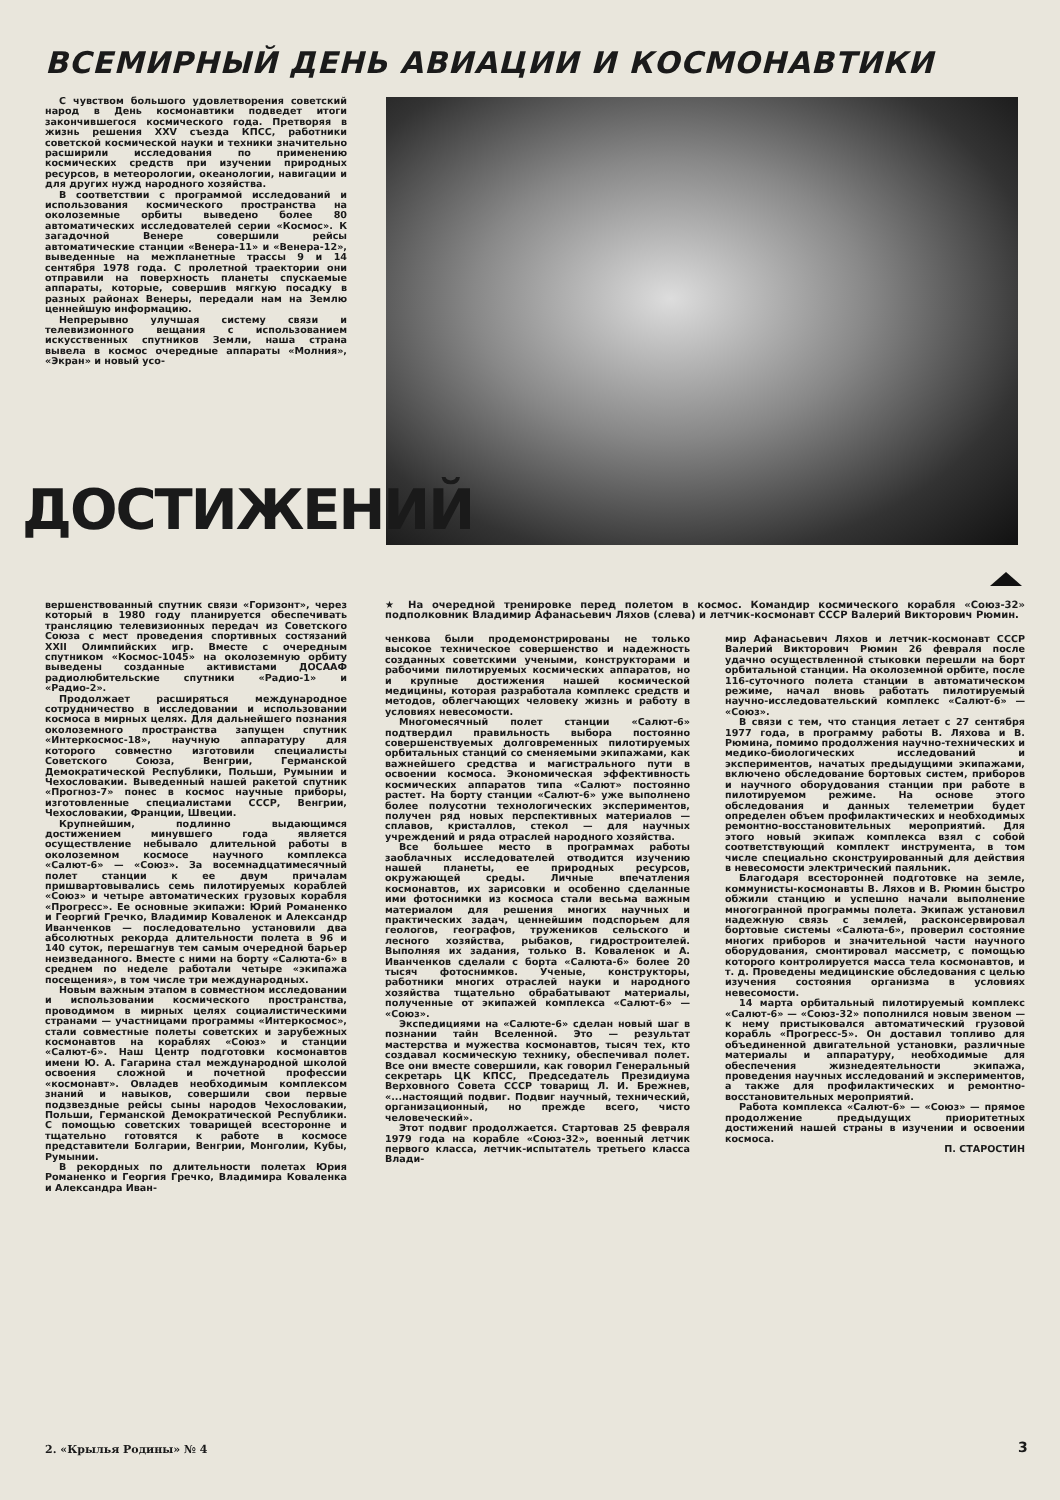ВСЕМИРНЫЙ ДЕНЬ АВИАЦИИ И КОСМОНАВТИКИ
С чувством большого удовлетворения советский народ в День космонавтики подведет итоги закончившегося космического года. Претворяя в жизнь решения XXV съезда КПСС, работники советской космической науки и техники значительно расширили исследования по применению космических средств при изучении природных ресурсов, в метеорологии, океанологии, навигации и для других нужд народного хозяйства.
В соответствии с программой исследований и использования космического пространства на околоземные орбиты выведено более 80 автоматических исследователей серии «Космос». К загадочной Венере совершили рейсы автоматические станции «Венера-11» и «Венера-12», выведенные на межпланетные трассы 9 и 14 сентября 1978 года. С пролетной траектории они отправили на поверхность планеты спускаемые аппараты, которые, совершив мягкую посадку в разных районах Венеры, передали нам на Землю ценнейшую информацию.
Непрерывно улучшая систему связи и телевизионного вещания с использованием искусственных спутников Земли, наша страна вывела в космос очередные аппараты «Молния», «Экран» и новый усо-
ДОСТИЖЕНИЙ
★ На очередной тренировке перед полетом в космос. Командир космического корабля «Союз-32» подполковник Владимир Афанасьевич Ляхов (слева) и летчик-космонавт СССР Валерий Викторович Рюмин.
вершенствованный спутник связи «Горизонт», через который в 1980 году планируется обеспечивать трансляцию телевизионных передач из Советского Союза с мест проведения спортивных состязаний XXII Олимпийских игр. Вместе с очередным спутником «Космос-1045» на околоземную орбиту выведены созданные активистами ДОСААФ радиолюбительские спутники «Радио-1» и «Радио-2».
Продолжает расширяться международное сотрудничество в исследовании и использовании космоса в мирных целях. Для дальнейшего познания околоземного пространства запущен спутник «Интеркосмос-18», научную аппаратуру для которого совместно изготовили специалисты Советского Союза, Венгрии, Германской Демократической Республики, Польши, Румынии и Чехословакии. Выведенный нашей ракетой спутник «Прогноз-7» понес в космос научные приборы, изготовленные специалистами СССР, Венгрии, Чехословакии, Франции, Швеции.
Крупнейшим, подлинно выдающимся достижением минувшего года является осуществление небывало длительной работы в околоземном космосе научного комплекса «Салют-6» — «Союз». За восемнадцатимесячный полет станции к ее двум причалам пришвартовывались семь пилотируемых кораблей «Союз» и четыре автоматических грузовых корабля «Прогресс». Ее основные экипажи: Юрий Романенко и Георгий Гречко, Владимир Коваленок и Александр Иванченков — последовательно установили два абсолютных рекорда длительности полета в 96 и 140 суток, перешагнув тем самым очередной барьер неизведанного. Вместе с ними на борту «Салюта-6» в среднем по неделе работали четыре «экипажа посещения», в том числе три международных.
Новым важным этапом в совместном исследовании и использовании космического пространства, проводимом в мирных целях социалистическими странами — участницами программы «Интеркосмос», стали совместные полеты советских и зарубежных космонавтов на кораблях «Союз» и станции «Салют-6». Наш Центр подготовки космонавтов имени Ю. А. Гагарина стал международной школой освоения сложной и почетной профессии «космонавт». Овладев необходимым комплексом знаний и навыков, совершили свои первые подзвездные рейсы сыны народов Чехословакии, Польши, Германской Демократической Республики. С помощью советских товарищей всесторонне и тщательно готовятся к работе в космосе представители Болгарии, Венгрии, Монголии, Кубы, Румынии.
В рекордных по длительности полетах Юрия Романенко и Георгия Гречко, Владимира Коваленка и Александра Иван-
ченкова были продемонстрированы не только высокое техническое совершенство и надежность созданных советскими учеными, конструкторами и рабочими пилотируемых космических аппаратов, но и крупные достижения нашей космической медицины, которая разработала комплекс средств и методов, облегчающих человеку жизнь и работу в условиях невесомости.
Многомесячный полет станции «Салют-6» подтвердил правильность выбора постоянно совершенствуемых долговременных пилотируемых орбитальных станций со сменяемыми экипажами, как важнейшего средства и магистрального пути в освоении космоса. Экономическая эффективность космических аппаратов типа «Салют» постоянно растет. На борту станции «Салют-6» уже выполнено более полусотни технологических экспериментов, получен ряд новых перспективных материалов — сплавов, кристаллов, стекол — для научных учреждений и ряда отраслей народного хозяйства.
Все большее место в программах работы заоблачных исследователей отводится изучению нашей планеты, ее природных ресурсов, окружающей среды. Личные впечатления космонавтов, их зарисовки и особенно сделанные ими фотоснимки из космоса стали весьма важным материалом для решения многих научных и практических задач, ценнейшим подспорьем для геологов, географов, тружеников сельского и лесного хозяйства, рыбаков, гидростроителей. Выполняя их задания, только В. Коваленок и А. Иванченков сделали с борта «Салюта-6» более 20 тысяч фотоснимков. Ученые, конструкторы, работники многих отраслей науки и народного хозяйства тщательно обрабатывают материалы, полученные от экипажей комплекса «Салют-6» — «Союз».
Экспедициями на «Салюте-6» сделан новый шаг в познании тайн Вселенной. Это — результат мастерства и мужества космонавтов, тысяч тех, кто создавал космическую технику, обеспечивал полет. Все они вместе совершили, как говорил Генеральный секретарь ЦК КПСС, Председатель Президиума Верховного Совета СССР товарищ Л. И. Брежнев, «...настоящий подвиг. Подвиг научный, технический, организационный, но прежде всего, чисто человеческий».
Этот подвиг продолжается. Стартовав 25 февраля 1979 года на корабле «Союз-32», военный летчик первого класса, летчик-испытатель третьего класса Влади-
мир Афанасьевич Ляхов и летчик-космонавт СССР Валерий Викторович Рюмин 26 февраля после удачно осуществленной стыковки перешли на борт орбитальной станции. На околоземной орбите, после 116-суточного полета станции в автоматическом режиме, начал вновь работать пилотируемый научно-исследовательский комплекс «Салют-6» — «Союз».
В связи с тем, что станция летает с 27 сентября 1977 года, в программу работы В. Ляхова и В. Рюмина, помимо продолжения научно-технических и медико-биологических исследований и экспериментов, начатых предыдущими экипажами, включено обследование бортовых систем, приборов и научного оборудования станции при работе в пилотируемом режиме. На основе этого обследования и данных телеметрии будет определен объем профилактических и необходимых ремонтно-восстановительных мероприятий. Для этого новый экипаж комплекса взял с собой соответствующий комплект инструмента, в том числе специально сконструированный для действия в невесомости электрический паяльник.
Благодаря всесторонней подготовке на земле, коммунисты-космонавты В. Ляхов и В. Рюмин быстро обжили станцию и успешно начали выполнение многогранной программы полета. Экипаж установил надежную связь с землей, расконсервировал бортовые системы «Салюта-6», проверил состояние многих приборов и значительной части научного оборудования, смонтировал массметр, с помощью которого контролируется масса тела космонавтов, и т. д. Проведены медицинские обследования с целью изучения состояния организма в условиях невесомости.
14 марта орбитальный пилотируемый комплекс «Салют-6» — «Союз-32» пополнился новым звеном — к нему пристыковался автоматический грузовой корабль «Прогресс-5». Он доставил топливо для объединенной двигательной установки, различные материалы и аппаратуру, необходимые для обеспечения жизнедеятельности экипажа, проведения научных исследований и экспериментов, а также для профилактических и ремонтно-восстановительных мероприятий.
Работа комплекса «Салют-6» — «Союз» — прямое продолжение предыдущих приоритетных достижений нашей страны в изучении и освоении космоса.
П. СТАРОСТИН
2. «Крылья Родины» № 4 3